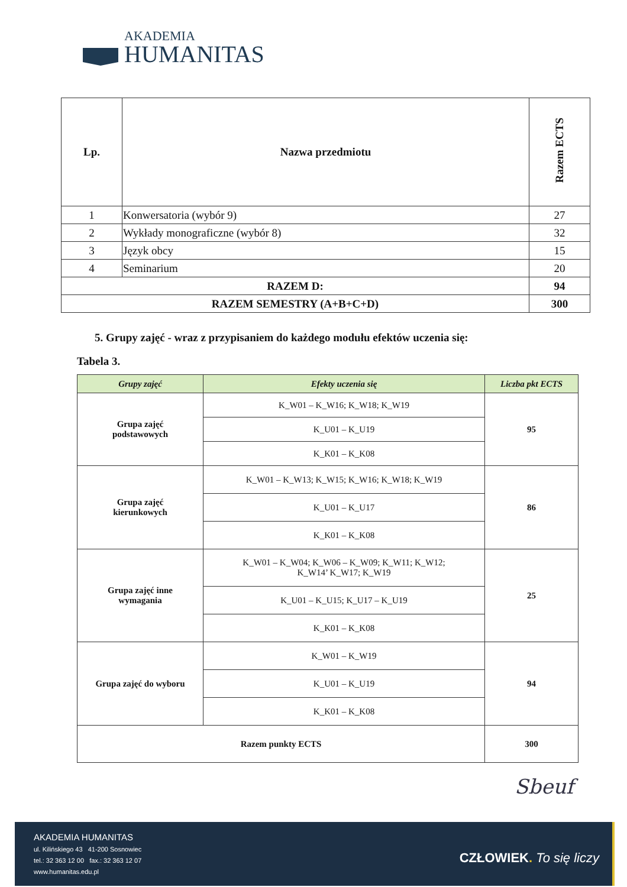AKADEMIA
HUMANITAS
| Lp. | Nazwa przedmiotu | Razem ECTS |
| --- | --- | --- |
| 1 | Konwersatoria (wybór 9) | 27 |
| 2 | Wykłady monograficzne (wybór 8) | 32 |
| 3 | Język obcy | 15 |
| 4 | Seminarium | 20 |
| RAZEM D: | | 94 |
| RAZEM SEMESTRY (A+B+C+D) | | 300 |
5. Grupy zajęć - wraz z przypisaniem do każdego modułu efektów uczenia się:
Tabela 3.
| Grupy zajęć | Efekty uczenia się | Liczba pkt ECTS |
| --- | --- | --- |
| Grupa zajęć podstawowych | K_W01 – K_W16; K_W18; K_W19 | 95 |
| | K_U01 – K_U19 | |
| | K_K01 – K_K08 | |
| Grupa zajęć kierunkowych | K_W01 – K_W13; K_W15; K_W16; K_W18; K_W19 | 86 |
| | K_U01 – K_U17 | |
| | K_K01 – K_K08 | |
| Grupa zajęć inne wymagania | K_W01 – K_W04; K_W06 – K_W09; K_W11; K_W12; K_W14’ K_W17; K_W19 | 25 |
| | K_U01 – K_U15; K_U17 – K_U19 | |
| | K_K01 – K_K08 | |
| Grupa zajęć do wyboru | K_W01 – K_W19 | 94 |
| | K_U01 – K_U19 | |
| | K_K01 – K_K08 | |
| Razem punkty ECTS | | 300 |
Sbeuf
AKADEMIA HUMANITAS
ul. Kilińskiego 43 41-200 Sosnowiec
tel.: 32 363 12 00 fax.: 32 363 12 07
www.humanitas.edu.pl
CZŁOWIEK. To się liczy